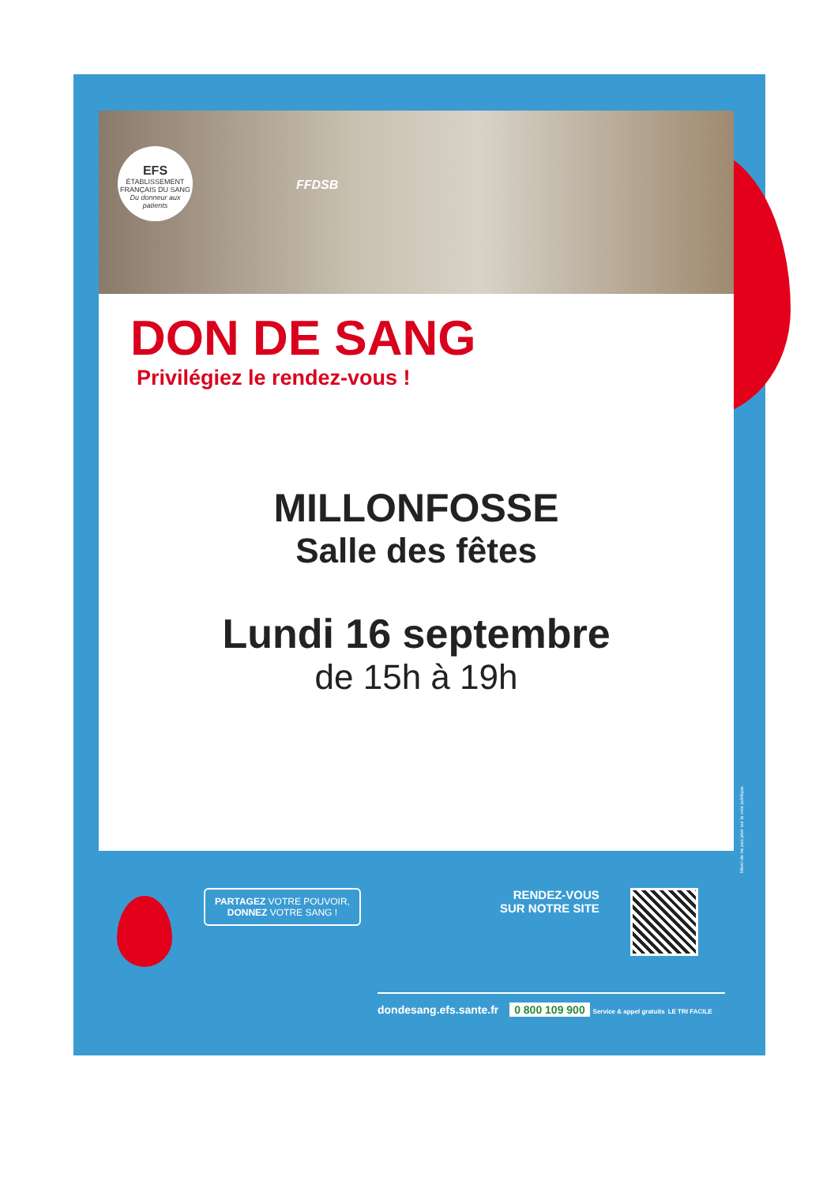EFS
ÉTABLISSEMENT FRANÇAIS DU SANG
Du donneur aux patients
FFDSB
DON DE SANG
Privilégiez le rendez-vous !
MILLONFOSSE
Salle des fêtes
Lundi 16 septembre
de 15h à 19h
Merci de ne pas jeter sur la voie publique.
PARTAGEZ VOTRE POUVOIR,
DONNEZ VOTRE SANG !
RENDEZ-VOUS
SUR NOTRE SITE
dondesang.efs.sante.fr 0 800 109 900 Service & appel gratuits LE TRI FACILE